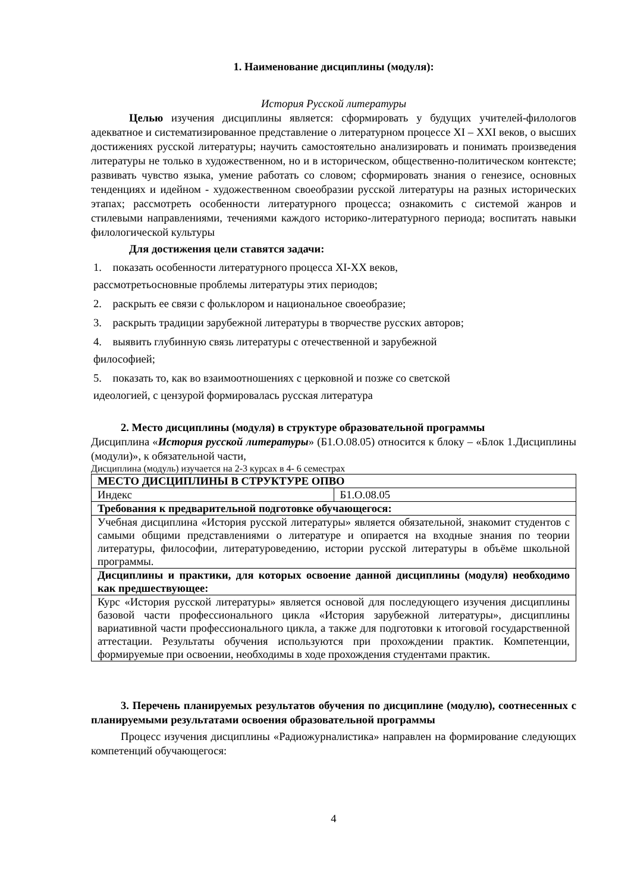1. Наименование дисциплины (модуля):
История Русской литературы
Целью изучения дисциплины является: сформировать у будущих учителей-филологов адекватное и систематизированное представление о литературном процессе XI – XXI веков, о высших достижениях русской литературы; научить самостоятельно анализировать и понимать произведения литературы не только в художественном, но и в историческом, общественно-политическом контексте; развивать чувство языка, умение работать со словом; сформировать знания о генезисе, основных тенденциях и идейном - художественном своеобразии русской литературы на разных исторических этапах; рассмотреть особенности литературного процесса; ознакомить с системой жанров и стилевыми направлениями, течениями каждого историко-литературного периода; воспитать навыки филологической культуры
Для достижения цели ставятся задачи:
1. показать особенности литературного процесса XI-XX веков, рассмотретьосновные проблемы литературы этих периодов;
2. раскрыть ее связи с фольклором и национальное своеобразие;
3. раскрыть традиции зарубежной литературы в творчестве русских авторов;
4. выявить глубинную связь литературы с отечественной и зарубежной философией;
5. показать то, как во взаимоотношениях с церковной и позже со светской идеологией, с цензурой формировалась русская литература
2. Место дисциплины (модуля) в структуре образовательной программы
Дисциплина «История русской литературы» (Б1.О.08.05) относится к блоку – «Блок 1.Дисциплины (модули)», к обязательной части,
Дисциплина (модуль) изучается на 2-3 курсах в 4- 6 семестрах
| МЕСТО ДИСЦИПЛИНЫ В СТРУКТУРЕ ОПВО | |
| Индекс | Б1.О.08.05 |
| Требования к предварительной подготовке обучающегося: | |
| Учебная дисциплина «История русской литературы» является обязательной, знакомит студентов с самыми общими представлениями о литературе и опирается на входные знания по теории литературы, философии, литературоведению, истории русской литературы в объёме школьной программы. | |
| Дисциплины и практики, для которых освоение данной дисциплины (модуля) необходимо как предшествующее: | |
| Курс «История русской литературы» является основой для последующего изучения дисциплины базовой части профессионального цикла «История зарубежной литературы», дисциплины вариативной части профессионального цикла, а также для подготовки к итоговой государственной аттестации. Результаты обучения используются при прохождении практик. Компетенции, формируемые при освоении, необходимы в ходе прохождения студентами практик. | |
3. Перечень планируемых результатов обучения по дисциплине (модулю), соотнесенных с планируемыми результатами освоения образовательной программы
Процесс изучения дисциплины «Радиожурналистика» направлен на формирование следующих компетенций обучающегося:
4